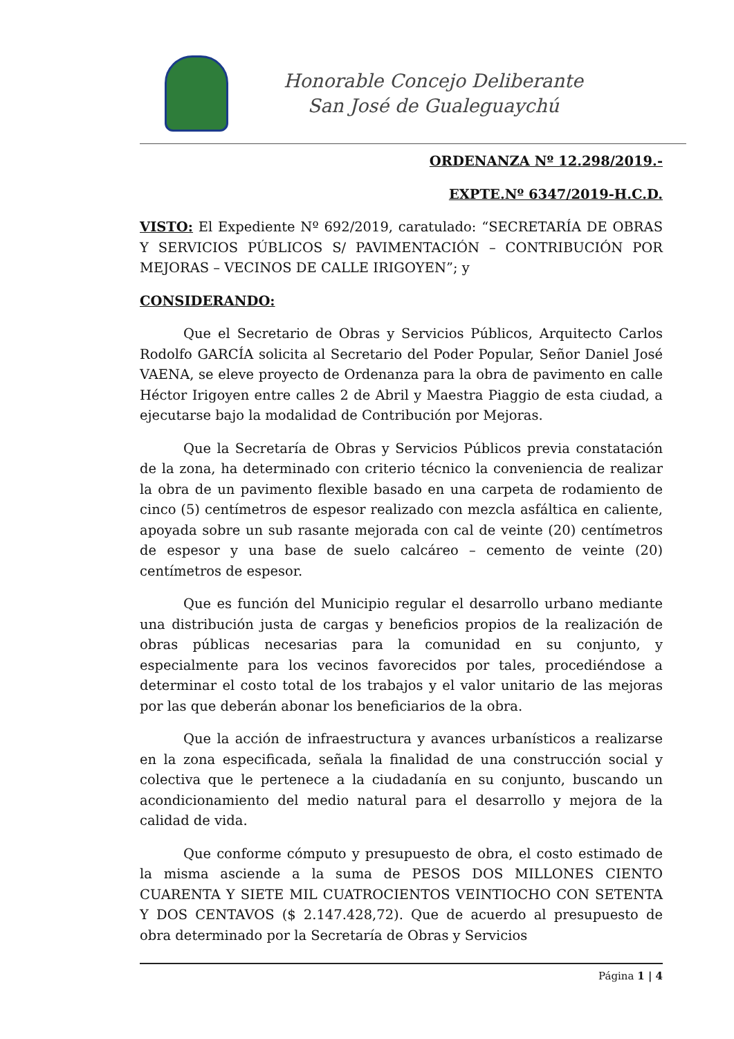Honorable Concejo Deliberante
San José de Gualeguaychú
ORDENANZA Nº 12.298/2019.-
EXPTE.Nº 6347/2019-H.C.D.
VISTO: El Expediente Nº 692/2019, caratulado: “SECRETARÍA DE OBRAS Y SERVICIOS PÚBLICOS S/ PAVIMENTACIÓN – CONTRIBUCIÓN POR MEJORAS – VECINOS DE CALLE IRIGOYEN”; y
CONSIDERANDO:
Que el Secretario de Obras y Servicios Públicos, Arquitecto Carlos Rodolfo GARCÍA solicita al Secretario del Poder Popular, Señor Daniel José VAENA, se eleve proyecto de Ordenanza para la obra de pavimento en calle Héctor Irigoyen entre calles 2 de Abril y Maestra Piaggio de esta ciudad, a ejecutarse bajo la modalidad de Contribución por Mejoras.
Que la Secretaría de Obras y Servicios Públicos previa constatación de la zona, ha determinado con criterio técnico la conveniencia de realizar la obra de un pavimento flexible basado en una carpeta de rodamiento de cinco (5) centímetros de espesor realizado con mezcla asfáltica en caliente, apoyada sobre un sub rasante mejorada con cal de veinte (20) centímetros de espesor y una base de suelo calcáreo – cemento de veinte (20) centímetros de espesor.
Que es función del Municipio regular el desarrollo urbano mediante una distribución justa de cargas y beneficios propios de la realización de obras públicas necesarias para la comunidad en su conjunto, y especialmente para los vecinos favorecidos por tales, procediéndose a determinar el costo total de los trabajos y el valor unitario de las mejoras por las que deberán abonar los beneficiarios de la obra.
Que la acción de infraestructura y avances urbanísticos a realizarse en la zona especificada, señala la finalidad de una construcción social y colectiva que le pertenece a la ciudadanía en su conjunto, buscando un acondicionamiento del medio natural para el desarrollo y mejora de la calidad de vida.
Que conforme cómputo y presupuesto de obra, el costo estimado de la misma asciende a la suma de PESOS DOS MILLONES CIENTO CUARENTA Y SIETE MIL CUATROCIENTOS VEINTIOCHO CON SETENTA Y DOS CENTAVOS ($ 2.147.428,72). Que de acuerdo al presupuesto de obra determinado por la Secretaría de Obras y Servicios
Página 1 | 4